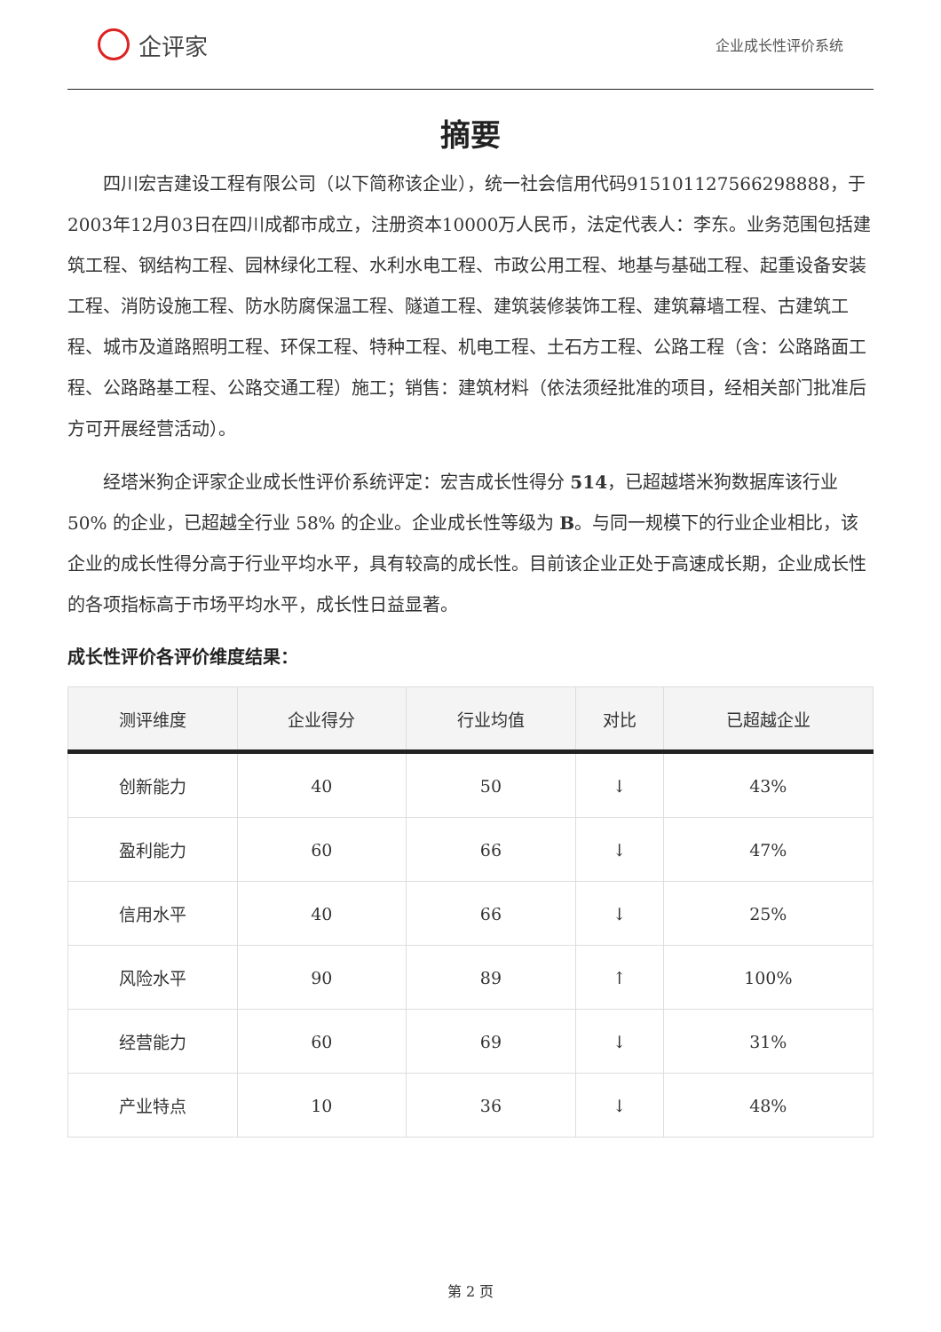企评家
企业成长性评价系统
摘要
四川宏吉建设工程有限公司（以下简称该企业），统一社会信用代码915101127566298888，于2003年12月03日在四川成都市成立，注册资本10000万人民币，法定代表人：李东。业务范围包括建筑工程、钢结构工程、园林绿化工程、水利水电工程、市政公用工程、地基与基础工程、起重设备安装工程、消防设施工程、防水防腐保温工程、隧道工程、建筑装修装饰工程、建筑幕墙工程、古建筑工程、城市及道路照明工程、环保工程、特种工程、机电工程、土石方工程、公路工程（含：公路路面工程、公路路基工程、公路交通工程）施工；销售：建筑材料（依法须经批准的项目，经相关部门批准后方可开展经营活动）。
经塔米狗企评家企业成长性评价系统评定：宏吉成长性得分 514，已超越塔米狗数据库该行业 50% 的企业，已超越全行业 58% 的企业。企业成长性等级为 B。与同一规模下的行业企业相比，该企业的成长性得分高于行业平均水平，具有较高的成长性。目前该企业正处于高速成长期，企业成长性的各项指标高于市场平均水平，成长性日益显著。
成长性评价各评价维度结果：
| 测评维度 | 企业得分 | 行业均值 | 对比 | 已超越企业 |
| --- | --- | --- | --- | --- |
| 创新能力 | 40 | 50 | ↓ | 43% |
| 盈利能力 | 60 | 66 | ↓ | 47% |
| 信用水平 | 40 | 66 | ↓ | 25% |
| 风险水平 | 90 | 89 | ↑ | 100% |
| 经营能力 | 60 | 69 | ↓ | 31% |
| 产业特点 | 10 | 36 | ↓ | 48% |
第 2 页